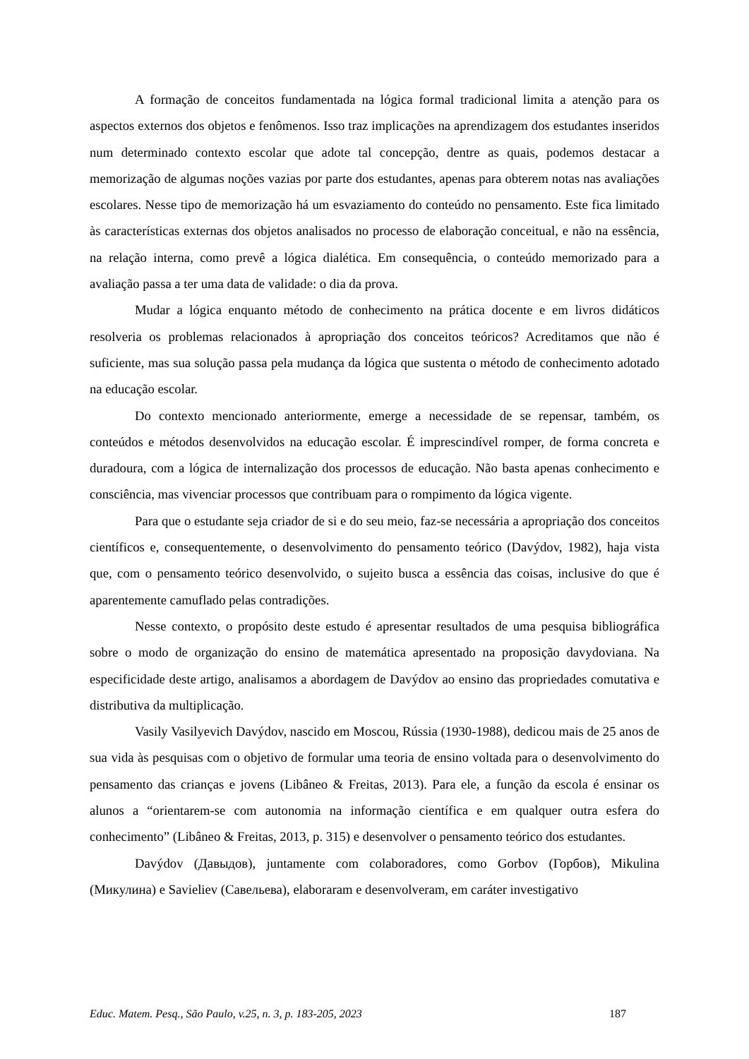A formação de conceitos fundamentada na lógica formal tradicional limita a atenção para os aspectos externos dos objetos e fenômenos. Isso traz implicações na aprendizagem dos estudantes inseridos num determinado contexto escolar que adote tal concepção, dentre as quais, podemos destacar a memorização de algumas noções vazias por parte dos estudantes, apenas para obterem notas nas avaliações escolares. Nesse tipo de memorização há um esvaziamento do conteúdo no pensamento. Este fica limitado às características externas dos objetos analisados no processo de elaboração conceitual, e não na essência, na relação interna, como prevê a lógica dialética. Em consequência, o conteúdo memorizado para a avaliação passa a ter uma data de validade: o dia da prova.
Mudar a lógica enquanto método de conhecimento na prática docente e em livros didáticos resolveria os problemas relacionados à apropriação dos conceitos teóricos? Acreditamos que não é suficiente, mas sua solução passa pela mudança da lógica que sustenta o método de conhecimento adotado na educação escolar.
Do contexto mencionado anteriormente, emerge a necessidade de se repensar, também, os conteúdos e métodos desenvolvidos na educação escolar. É imprescindível romper, de forma concreta e duradoura, com a lógica de internalização dos processos de educação. Não basta apenas conhecimento e consciência, mas vivenciar processos que contribuam para o rompimento da lógica vigente.
Para que o estudante seja criador de si e do seu meio, faz-se necessária a apropriação dos conceitos científicos e, consequentemente, o desenvolvimento do pensamento teórico (Davýdov, 1982), haja vista que, com o pensamento teórico desenvolvido, o sujeito busca a essência das coisas, inclusive do que é aparentemente camuflado pelas contradições.
Nesse contexto, o propósito deste estudo é apresentar resultados de uma pesquisa bibliográfica sobre o modo de organização do ensino de matemática apresentado na proposição davydoviana. Na especificidade deste artigo, analisamos a abordagem de Davýdov ao ensino das propriedades comutativa e distributiva da multiplicação.
Vasily Vasilyevich Davýdov, nascido em Moscou, Rússia (1930-1988), dedicou mais de 25 anos de sua vida às pesquisas com o objetivo de formular uma teoria de ensino voltada para o desenvolvimento do pensamento das crianças e jovens (Libâneo & Freitas, 2013). Para ele, a função da escola é ensinar os alunos a “orientarem-se com autonomia na informação científica e em qualquer outra esfera do conhecimento” (Libâneo & Freitas, 2013, p. 315) e desenvolver o pensamento teórico dos estudantes.
Davýdov (Давыдов), juntamente com colaboradores, como Gorbov (Горбов), Mikulina (Микулина) e Savieliev (Савельева), elaboraram e desenvolveram, em caráter investigativo
Educ. Matem. Pesq., São Paulo, v.25, n. 3, p. 183-205, 2023 187